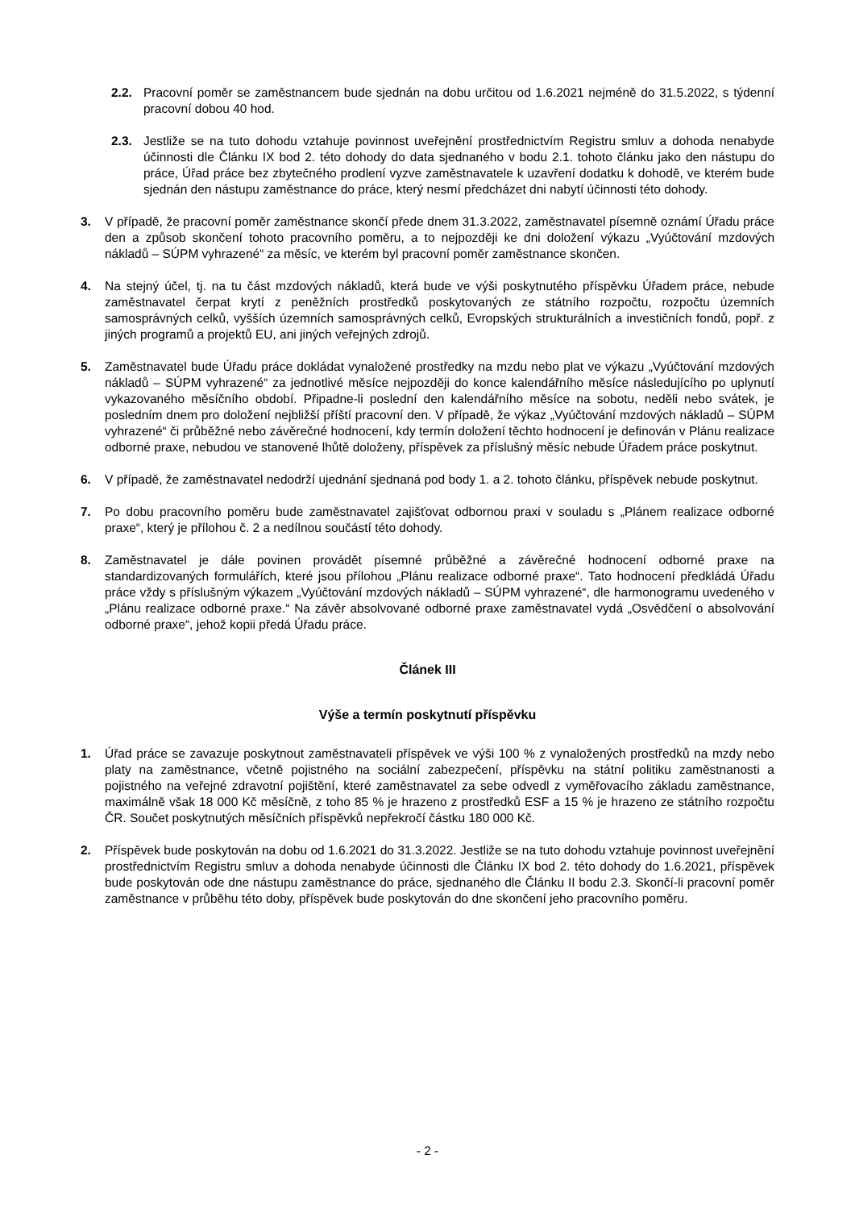2.2. Pracovní poměr se zaměstnancem bude sjednán na dobu určitou od 1.6.2021 nejméně do 31.5.2022, s týdenní pracovní dobou 40 hod.
2.3. Jestliže se na tuto dohodu vztahuje povinnost uveřejnění prostřednictvím Registru smluv a dohoda nenabyde účinnosti dle Článku IX bod 2. této dohody do data sjednaného v bodu 2.1. tohoto článku jako den nástupu do práce, Úřad práce bez zbytečného prodlení vyzve zaměstnavatele k uzavření dodatku k dohodě, ve kterém bude sjednán den nástupu zaměstnance do práce, který nesmí předcházet dni nabytí účinnosti této dohody.
3. V případě, že pracovní poměr zaměstnance skončí přede dnem 31.3.2022, zaměstnavatel písemně oznámí Úřadu práce den a způsob skončení tohoto pracovního poměru, a to nejpozději ke dni doložení výkazu „Vyúčtování mzdových nákladů – SÚPM vyhrazené“ za měsíc, ve kterém byl pracovní poměr zaměstnance skončen.
4. Na stejný účel, tj. na tu část mzdových nákladů, která bude ve výši poskytnutého příspěvku Úřadem práce, nebude zaměstnavatel čerpat krytí z peněžních prostředků poskytovaných ze státního rozpočtu, rozpočtu územních samosprávných celků, vyšších územních samosprávných celků, Evropských strukturálních a investičních fondů, popř. z jiných programů a projektů EU, ani jiných veřejných zdrojů.
5. Zaměstnavatel bude Úřadu práce dokládat vynaložené prostředky na mzdu nebo plat ve výkazu „Vyúčtování mzdových nákladů – SÚPM vyhrazené“ za jednotlivé měsíce nejpozději do konce kalendářního měsíce následujícího po uplynutí vykazovaného měsíčního období. Připadne-li poslední den kalendářního měsíce na sobotu, neděli nebo svátek, je posledním dnem pro doložení nejbližší příští pracovní den. V případě, že výkaz „Vyúčtování mzdových nákladů – SÚPM vyhrazené“ či průběžné nebo závěrečné hodnocení, kdy termín doložení těchto hodnocení je definován v Plánu realizace odborné praxe, nebudou ve stanovené lhůtě doloženy, příspěvek za příslušný měsíc nebude Úřadem práce poskytnut.
6. V případě, že zaměstnavatel nedodrží ujednání sjednaná pod body 1. a 2. tohoto článku, příspěvek nebude poskytnut.
7. Po dobu pracovního poměru bude zaměstnavatel zajišťovat odbornou praxi v souladu s „Plánem realizace odborné praxe“, který je přílohou č. 2 a nedílnou součástí této dohody.
8. Zaměstnavatel je dále povinen provádět písemné průběžné a závěrečné hodnocení odborné praxe na standardizovaných formulářích, které jsou přílohou „Plánu realizace odborné praxe“. Tato hodnocení předkládá Úřadu práce vždy s příslušným výkazem „Vyúčtování mzdových nákladů – SÚPM vyhrazené“, dle harmonogramu uvedeného v „Plánu realizace odborné praxe.“ Na závěr absolvované odborné praxe zaměstnavatel vydá „Osvědčení o absolvování odborné praxe“, jehož kopii předá Úřadu práce.
Článek III
Výše a termín poskytnutí příspěvku
1. Úřad práce se zavazuje poskytnout zaměstnavateli příspěvek ve výši 100 % z vynaložených prostředků na mzdy nebo platy na zaměstnance, včetně pojistného na sociální zabezpečení, příspěvku na státní politiku zaměstnanosti a pojistného na veřejné zdravotní pojištění, které zaměstnavatel za sebe odvedl z vyměřovacího základu zaměstnance, maximálně však 18 000 Kč měsíčně, z toho 85 % je hrazeno z prostředků ESF a 15 % je hrazeno ze státního rozpočtu ČR. Součet poskytnutých měsíčních příspěvků nepřekročí částku 180 000 Kč.
2. Příspěvek bude poskytován na dobu od 1.6.2021 do 31.3.2022. Jestliže se na tuto dohodu vztahuje povinnost uveřejnění prostřednictvím Registru smluv a dohoda nenabyde účinnosti dle Článku IX bod 2. této dohody do 1.6.2021, příspěvek bude poskytován ode dne nástupu zaměstnance do práce, sjednaného dle Článku II bodu 2.3. Skončí-li pracovní poměr zaměstnance v průběhu této doby, příspěvek bude poskytován do dne skončení jeho pracovního poměru.
- 2 -